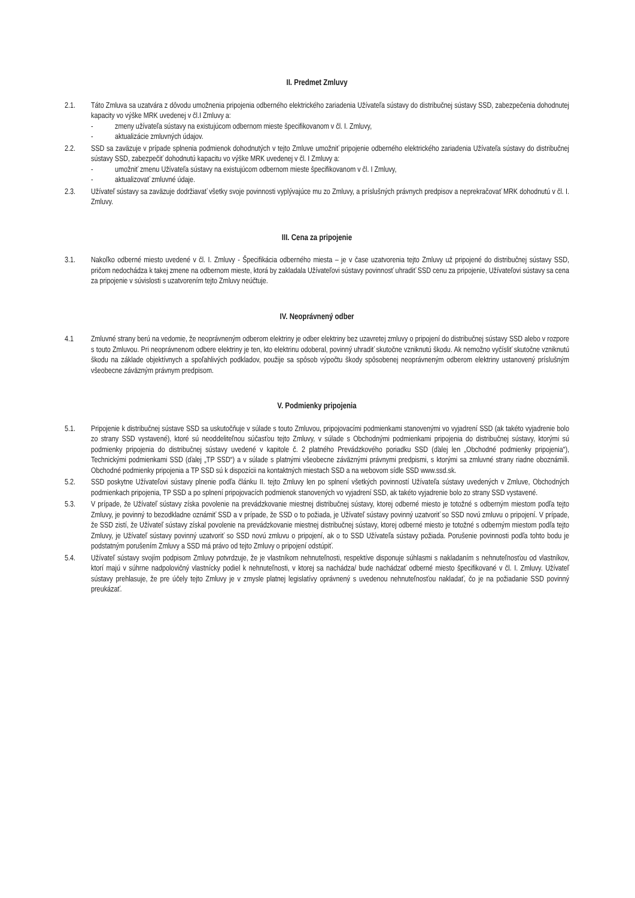II. Predmet Zmluvy
2.1. Táto Zmluva sa uzatvára z dôvodu umožnenia pripojenia odberného elektrického zariadenia Užívateľa sústavy do distribučnej sústavy SSD, zabezpečenia dohodnutej kapacity vo výške MRK uvedenej v čl.I Zmluvy a:
- zmeny užívateľa sústavy na existujúcom odbernom mieste špecifikovanom v čl. I. Zmluvy,
- aktualizácie zmluvných údajov.
2.2. SSD sa zaväzuje v prípade splnenia podmienok dohodnutých v tejto Zmluve umožniť pripojenie odberného elektrického zariadenia Užívateľa sústavy do distribučnej sústavy SSD, zabezpečiť dohodnutú kapacitu vo výške MRK uvedenej v čl. I Zmluvy a:
- umožniť zmenu Užívateľa sústavy na existujúcom odbernom mieste špecifikovanom v čl. I Zmluvy,
- aktualizovať zmluvné údaje.
2.3. Užívateľ sústavy sa zaväzuje dodržiavať všetky svoje povinnosti vyplývajúce mu zo Zmluvy, a príslušných právnych predpisov a neprekračovať MRK dohodnutú v čl. I. Zmluvy.
III. Cena za pripojenie
3.1. Nakoľko odberné miesto uvedené v čl. I. Zmluvy - Špecifikácia odberného miesta – je v čase uzatvorenia tejto Zmluvy už pripojené do distribučnej sústavy SSD, pričom nedochádza k takej zmene na odbernom mieste, ktorá by zakladala Užívateľovi sústavy povinnosť uhradiť SSD cenu za pripojenie, Užívateľovi sústavy sa cena za pripojenie v súvislosti s uzatvorením tejto Zmluvy neúčtuje.
IV. Neoprávnený odber
4.1 Zmluvné strany berú na vedomie, že neoprávneným odberom elektriny je odber elektriny bez uzavretej zmluvy o pripojení do distribučnej sústavy SSD alebo v rozpore s touto Zmluvou. Pri neoprávnenom odbere elektriny je ten, kto elektrinu odoberal, povinný uhradiť skutočne vzniknutú škodu. Ak nemožno vyčísliť skutočne vzniknutú škodu na základe objektívnych a spoľahlivých podkladov, použije sa spôsob výpočtu škody spôsobenej neoprávneným odberom elektriny ustanovený príslušným všeobecne záväzným právnym predpisom.
V. Podmienky pripojenia
5.1. Pripojenie k distribučnej sústave SSD sa uskutočňuje v súlade s touto Zmluvou, pripojovacími podmienkami stanovenými vo vyjadrení SSD (ak takéto vyjadrenie bolo zo strany SSD vystavené), ktoré sú neoddeliteľnou súčasťou tejto Zmluvy, v súlade s Obchodnými podmienkami pripojenia do distribučnej sústavy, ktorými sú podmienky pripojenia do distribučnej sústavy uvedené v kapitole č. 2 platného Prevádzkového poriadku SSD (ďalej len „Obchodné podmienky pripojenia“), Technickými podmienkami SSD (ďalej „TP SSD“) a v súlade s platnými všeobecne záväznými právnymi predpismi, s ktorými sa zmluvné strany riadne oboznámili. Obchodné podmienky pripojenia a TP SSD sú k dispozícii na kontaktných miestach SSD a na webovom sídle SSD www.ssd.sk.
5.2. SSD poskytne Užívateľovi sústavy plnenie podľa článku II. tejto Zmluvy len po splnení všetkých povinností Užívateľa sústavy uvedených v Zmluve, Obchodných podmienkach pripojenia, TP SSD a po splnení pripojovacích podmienok stanovených vo vyjadrení SSD, ak takéto vyjadrenie bolo zo strany SSD vystavené.
5.3. V prípade, že Užívateľ sústavy získa povolenie na prevádzkovanie miestnej distribučnej sústavy, ktorej odberné miesto je totožné s odberným miestom podľa tejto Zmluvy, je povinný to bezodkladne oznámiť SSD a v prípade, že SSD o to požiada, je Užívateľ sústavy povinný uzatvoriť so SSD novú zmluvu o pripojení. V prípade, že SSD zistí, že Užívateľ sústavy získal povolenie na prevádzkovanie miestnej distribučnej sústavy, ktorej odberné miesto je totožné s odberným miestom podľa tejto Zmluvy, je Užívateľ sústavy povinný uzatvoriť so SSD novú zmluvu o pripojení, ak o to SSD Užívateľa sústavy požiada. Porušenie povinnosti podľa tohto bodu je podstatným porušením Zmluvy a SSD má právo od tejto Zmluvy o pripojení odstúpiť.
5.4. Užívateľ sústavy svojím podpisom Zmluvy potvrdzuje, že je vlastníkom nehnuteľnosti, respektíve disponuje súhlasmi s nakladaním s nehnuteľnosťou od vlastníkov, ktorí majú v súhrne nadpolovičný vlastnícky podiel k nehnuteľnosti, v ktorej sa nachádza/ bude nachádzať odberné miesto špecifikované v čl. I. Zmluvy. Užívateľ sústavy prehlasuje, že pre účely tejto Zmluvy je v zmysle platnej legislatívy oprávnený s uvedenou nehnuteľnosťou nakladať, čo je na požiadanie SSD povinný preukázať.